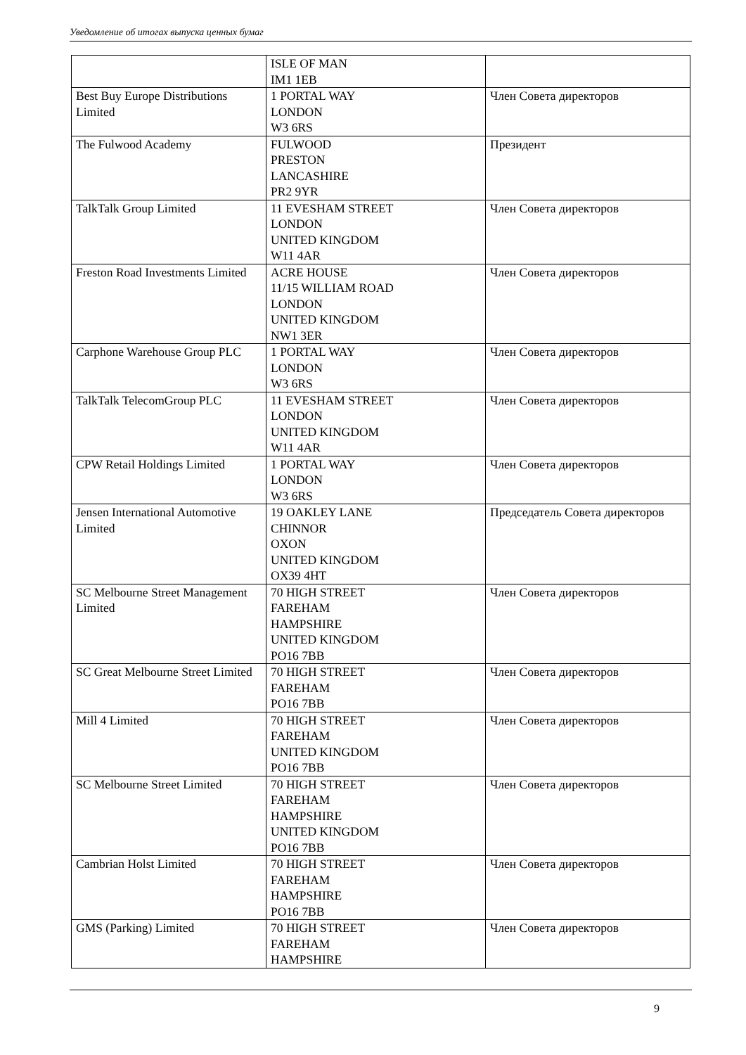Уведомление об итогах выпуска ценных бумаг
| | ISLE OF MAN IM1 1EB | |
| Best Buy Europe Distributions Limited | 1 PORTAL WAY LONDON W3 6RS | Член Совета директоров |
| The Fulwood Academy | FULWOOD PRESTON LANCASHIRE PR2 9YR | Президент |
| TalkTalk Group Limited | 11 EVESHAM STREET LONDON UNITED KINGDOM W11 4AR | Член Совета директоров |
| Freston Road Investments Limited | ACRE HOUSE 11/15 WILLIAM ROAD LONDON UNITED KINGDOM NW1 3ER | Член Совета директоров |
| Carphone Warehouse Group PLC | 1 PORTAL WAY LONDON W3 6RS | Член Совета директоров |
| TalkTalk TelecomGroup PLC | 11 EVESHAM STREET LONDON UNITED KINGDOM W11 4AR | Член Совета директоров |
| CPW Retail Holdings Limited | 1 PORTAL WAY LONDON W3 6RS | Член Совета директоров |
| Jensen International Automotive Limited | 19 OAKLEY LANE CHINNOR OXON UNITED KINGDOM OX39 4HT | Председатель Совета директоров |
| SC Melbourne Street Management Limited | 70 HIGH STREET FAREHAM HAMPSHIRE UNITED KINGDOM PO16 7BB | Член Совета директоров |
| SC Great Melbourne Street Limited | 70 HIGH STREET FAREHAM PO16 7BB | Член Совета директоров |
| Mill 4 Limited | 70 HIGH STREET FAREHAM UNITED KINGDOM PO16 7BB | Член Совета директоров |
| SC Melbourne Street Limited | 70 HIGH STREET FAREHAM HAMPSHIRE UNITED KINGDOM PO16 7BB | Член Совета директоров |
| Cambrian Holst Limited | 70 HIGH STREET FAREHAM HAMPSHIRE PO16 7BB | Член Совета директоров |
| GMS (Parking) Limited | 70 HIGH STREET FAREHAM HAMPSHIRE | Член Совета директоров |
9